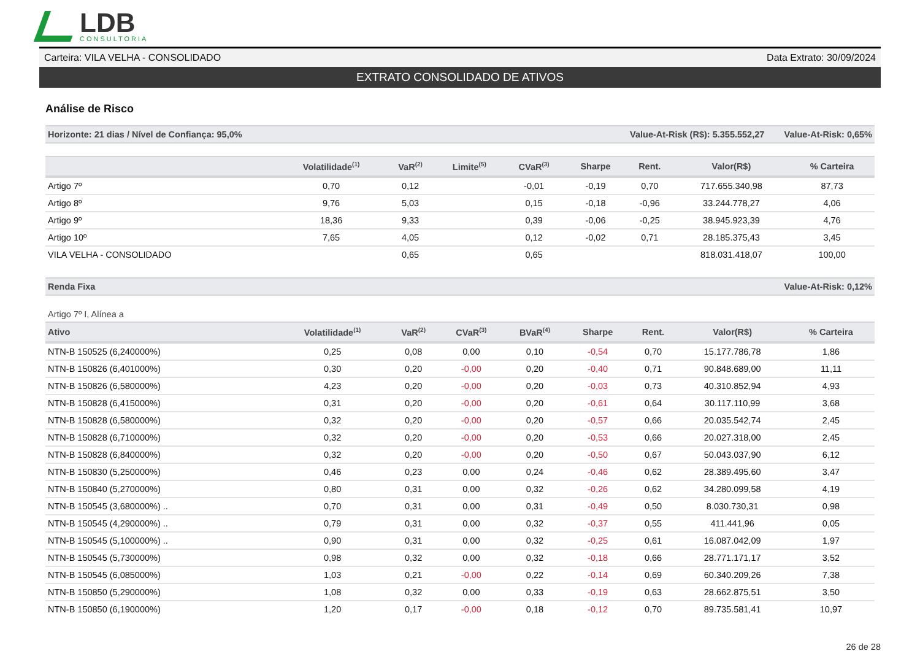LDB
CONSULTORIA
Carteira: VILA VELHA - CONSOLIDADO Data Extrato: 30/09/2024
EXTRATO CONSOLIDADO DE ATIVOS
Análise de Risco
Horizonte: 21 dias / Nível de Confiança: 95,0% Value-At-Risk (R$): 5.355.552,27 Value-At-Risk: 0,65%
| | Volatilidade<sup>(1)</sup> | VaR<sup>(2)</sup> | Limite<sup>(5)</sup> | CVaR<sup>(3)</sup> | Sharpe | Rent. | Valor(R$) | % Carteira |
| --- | --- | --- | --- | --- | --- | --- | --- | --- |
| Artigo 7º | 0,70 | 0,12 | | -0,01 | -0,19 | 0,70 | 717.655.340,98 | 87,73 |
| Artigo 8º | 9,76 | 5,03 | | 0,15 | -0,18 | -0,96 | 33.244.778,27 | 4,06 |
| Artigo 9º | 18,36 | 9,33 | | 0,39 | -0,06 | -0,25 | 38.945.923,39 | 4,76 |
| Artigo 10º | 7,65 | 4,05 | | 0,12 | -0,02 | 0,71 | 28.185.375,43 | 3,45 |
| VILA VELHA - CONSOLIDADO | | 0,65 | | 0,65 | | | 818.031.418,07 | 100,00 |
Renda Fixa Value-At-Risk: 0,12%
Artigo 7º I, Alínea a
| Ativo | Volatilidade<sup>(1)</sup> | VaR<sup>(2)</sup> | CVaR<sup>(3)</sup> | BVaR<sup>(4)</sup> | Sharpe | Rent. | Valor(R$) | % Carteira |
| --- | --- | --- | --- | --- | --- | --- | --- | --- |
| NTN-B 150525 (6,240000%) | 0,25 | 0,08 | 0,00 | 0,10 | -0,54 | 0,70 | 15.177.786,78 | 1,86 |
| NTN-B 150826 (6,401000%) | 0,30 | 0,20 | -0,00 | 0,20 | -0,40 | 0,71 | 90.848.689,00 | 11,11 |
| NTN-B 150826 (6,580000%) | 4,23 | 0,20 | -0,00 | 0,20 | -0,03 | 0,73 | 40.310.852,94 | 4,93 |
| NTN-B 150828 (6,415000%) | 0,31 | 0,20 | -0,00 | 0,20 | -0,61 | 0,64 | 30.117.110,99 | 3,68 |
| NTN-B 150828 (6,580000%) | 0,32 | 0,20 | -0,00 | 0,20 | -0,57 | 0,66 | 20.035.542,74 | 2,45 |
| NTN-B 150828 (6,710000%) | 0,32 | 0,20 | -0,00 | 0,20 | -0,53 | 0,66 | 20.027.318,00 | 2,45 |
| NTN-B 150828 (6,840000%) | 0,32 | 0,20 | -0,00 | 0,20 | -0,50 | 0,67 | 50.043.037,90 | 6,12 |
| NTN-B 150830 (5,250000%) | 0,46 | 0,23 | 0,00 | 0,24 | -0,46 | 0,62 | 28.389.495,60 | 3,47 |
| NTN-B 150840 (5,270000%) | 0,80 | 0,31 | 0,00 | 0,32 | -0,26 | 0,62 | 34.280.099,58 | 4,19 |
| NTN-B 150545 (3,680000%) .. | 0,70 | 0,31 | 0,00 | 0,31 | -0,49 | 0,50 | 8.030.730,31 | 0,98 |
| NTN-B 150545 (4,290000%) .. | 0,79 | 0,31 | 0,00 | 0,32 | -0,37 | 0,55 | 411.441,96 | 0,05 |
| NTN-B 150545 (5,100000%) .. | 0,90 | 0,31 | 0,00 | 0,32 | -0,25 | 0,61 | 16.087.042,09 | 1,97 |
| NTN-B 150545 (5,730000%) | 0,98 | 0,32 | 0,00 | 0,32 | -0,18 | 0,66 | 28.771.171,17 | 3,52 |
| NTN-B 150545 (6,085000%) | 1,03 | 0,21 | -0,00 | 0,22 | -0,14 | 0,69 | 60.340.209,26 | 7,38 |
| NTN-B 150850 (5,290000%) | 1,08 | 0,32 | 0,00 | 0,33 | -0,19 | 0,63 | 28.662.875,51 | 3,50 |
| NTN-B 150850 (6,190000%) | 1,20 | 0,17 | -0,00 | 0,18 | -0,12 | 0,70 | 89.735.581,41 | 10,97 |
26 de 28